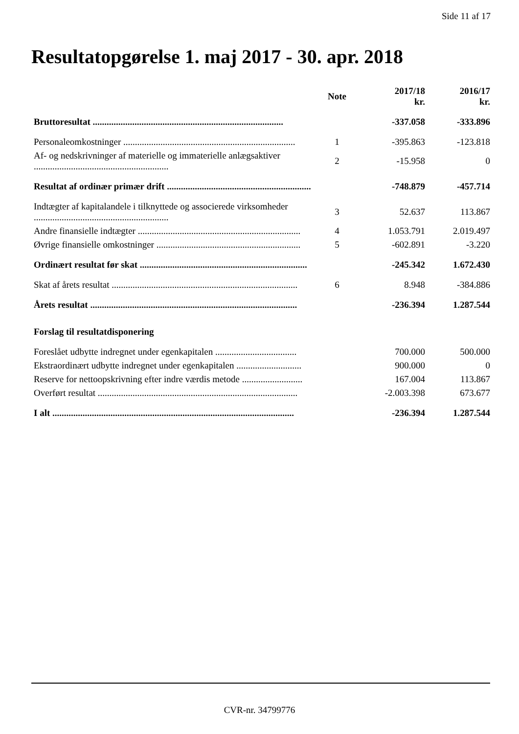Side 11 af 17
Resultatopgørelse 1. maj 2017 - 30. apr. 2018
| | Note | 2017/18 kr. | 2016/17 kr. |
| --- | --- | --- | --- |
| Bruttoresultat .................................................................................. | | -337.058 | -333.896 |
| Personaleomkostninger .......................................................................... | 1 | -395.863 | -123.818 |
| Af- og nedskrivninger af materielle og immaterielle anlægsaktiver .......................................................... | 2 | -15.958 | 0 |
| Resultat af ordinær primær drift .............................................................. | | -748.879 | -457.714 |
| Indtægter af kapitalandele i tilknyttede og associerede virksomheder .......................................................... | 3 | 52.637 | 113.867 |
| Andre finansielle indtægter ...................................................................... | 4 | 1.053.791 | 2.019.497 |
| Øvrige finansielle omkostninger .............................................................. | 5 | -602.891 | -3.220 |
| Ordinært resultat før skat ........................................................................ | | -245.342 | 1.672.430 |
| Skat af årets resultat ................................................................................ | 6 | 8.948 | -384.886 |
| Årets resultat ......................................................................................... | | -236.394 | 1.287.544 |
| Forslag til resultatdisponering | | | |
| Foreslået udbytte indregnet under egenkapitalen ................................... | | 700.000 | 500.000 |
| Ekstraordinært udbytte indregnet under egenkapitalen ............................ | | 900.000 | 0 |
| Reserve for nettoopskrivning efter indre værdis metode .......................... | | 167.004 | 113.867 |
| Overført resultat ...................................................................................... | | -2.003.398 | 673.677 |
| I alt ........................................................................................................ | | -236.394 | 1.287.544 |
CVR-nr. 34799776